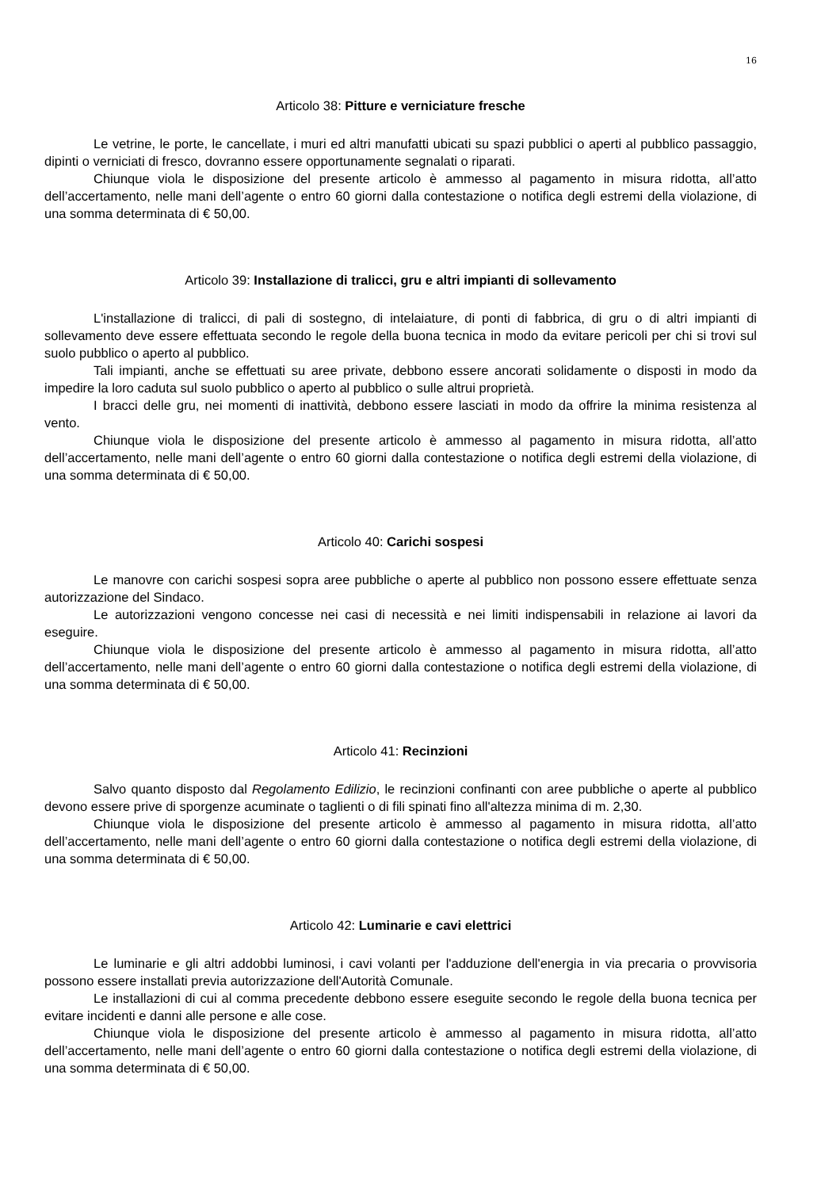16
Articolo 38: Pitture e verniciature fresche
Le vetrine, le porte, le cancellate, i muri ed altri manufatti ubicati su spazi pubblici o aperti al pubblico passaggio, dipinti o verniciati di fresco, dovranno essere opportunamente segnalati o riparati.
Chiunque viola le disposizione del presente articolo è ammesso al pagamento in misura ridotta, all’atto dell’accertamento, nelle mani dell’agente o entro 60 giorni dalla contestazione o notifica degli estremi della violazione, di una somma determinata di € 50,00.
Articolo 39: Installazione di tralicci, gru e altri impianti di sollevamento
L'installazione di tralicci, di pali di sostegno, di intelaiature, di ponti di fabbrica, di gru o di altri impianti di sollevamento deve essere effettuata secondo le regole della buona tecnica in modo da evitare pericoli per chi si trovi sul suolo pubblico o aperto al pubblico.
Tali impianti, anche se effettuati su aree private, debbono essere ancorati solidamente o disposti in modo da impedire la loro caduta sul suolo pubblico o aperto al pubblico o sulle altrui proprietà.
I bracci delle gru, nei momenti di inattività, debbono essere lasciati in modo da offrire la minima resistenza al vento.
Chiunque viola le disposizione del presente articolo è ammesso al pagamento in misura ridotta, all’atto dell’accertamento, nelle mani dell’agente o entro 60 giorni dalla contestazione o notifica degli estremi della violazione, di una somma determinata di € 50,00.
Articolo 40: Carichi sospesi
Le manovre con carichi sospesi sopra aree pubbliche o aperte al pubblico non possono essere effettuate senza autorizzazione del Sindaco.
Le autorizzazioni vengono concesse nei casi di necessità e nei limiti indispensabili in relazione ai lavori da eseguire.
Chiunque viola le disposizione del presente articolo è ammesso al pagamento in misura ridotta, all’atto dell’accertamento, nelle mani dell’agente o entro 60 giorni dalla contestazione o notifica degli estremi della violazione, di una somma determinata di € 50,00.
Articolo 41: Recinzioni
Salvo quanto disposto dal Regolamento Edilizio, le recinzioni confinanti con aree pubbliche o aperte al pubblico devono essere prive di sporgenze acuminate o taglienti o di fili spinati fino all'altezza minima di m. 2,30.
Chiunque viola le disposizione del presente articolo è ammesso al pagamento in misura ridotta, all’atto dell’accertamento, nelle mani dell’agente o entro 60 giorni dalla contestazione o notifica degli estremi della violazione, di una somma determinata di € 50,00.
Articolo 42: Luminarie e cavi elettrici
Le luminarie e gli altri addobbi luminosi, i cavi volanti per l'adduzione dell'energia in via precaria o provvisoria possono essere installati previa autorizzazione dell'Autorità Comunale.
Le installazioni di cui al comma precedente debbono essere eseguite secondo le regole della buona tecnica per evitare incidenti e danni alle persone e alle cose.
Chiunque viola le disposizione del presente articolo è ammesso al pagamento in misura ridotta, all’atto dell’accertamento, nelle mani dell’agente o entro 60 giorni dalla contestazione o notifica degli estremi della violazione, di una somma determinata di € 50,00.